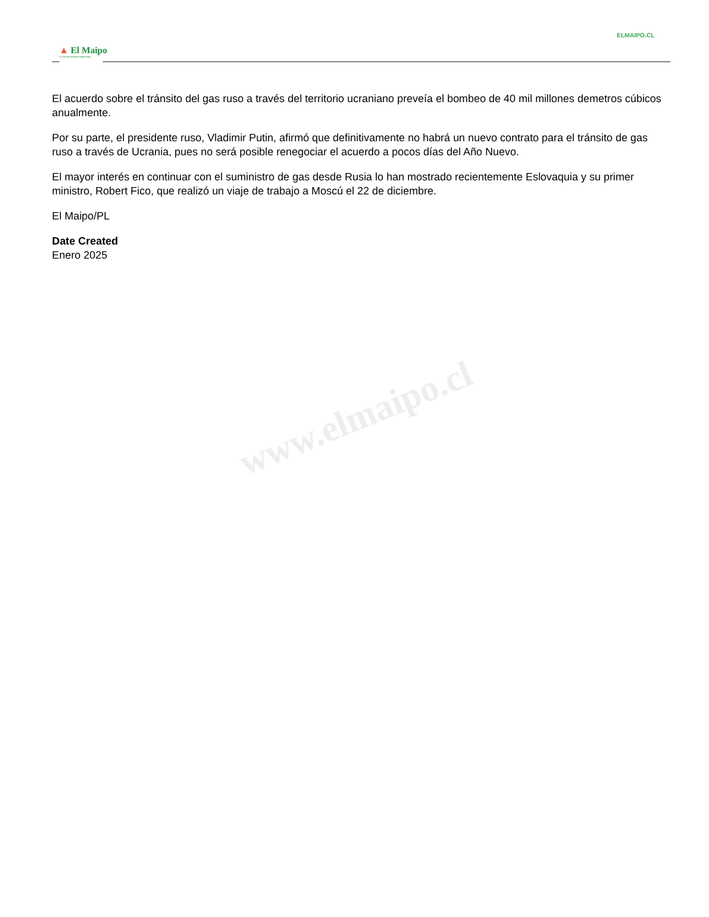ELMAIPO.CL
▲ El Maipo
LA VOZ DE NUESTRO TERRITORIO
www.elmaipo.cl
El acuerdo sobre el tránsito del gas ruso a través del territorio ucraniano preveía el bombeo de 40 mil millones demetros cúbicos anualmente.
Por su parte, el presidente ruso, Vladimir Putin, afirmó que definitivamente no habrá un nuevo contrato para el tránsito de gas ruso a través de Ucrania, pues no será posible renegociar el acuerdo a pocos días del Año Nuevo.
El mayor interés en continuar con el suministro de gas desde Rusia lo han mostrado recientemente Eslovaquia y su primer ministro, Robert Fico, que realizó un viaje de trabajo a Moscú el 22 de diciembre.
El Maipo/PL
Date Created
Enero 2025